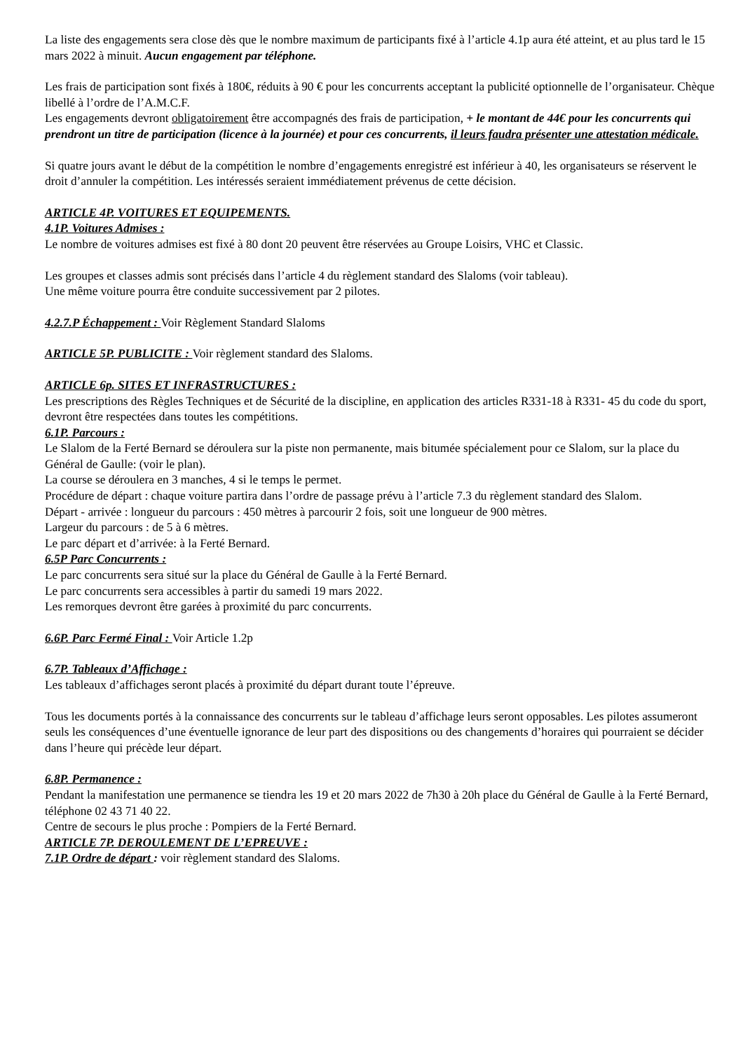La liste des engagements sera close dès que le nombre maximum de participants fixé à l’article 4.1p aura été atteint, et au plus tard le 15 mars 2022 à minuit. Aucun engagement par téléphone.
Les frais de participation sont fixés à 180€, réduits à 90 € pour les concurrents acceptant la publicité optionnelle de l’organisateur. Chèque libellé à l’ordre de l’A.M.C.F.
Les engagements devront obligatoirement être accompagnés des frais de participation, + le montant de 44€ pour les concurrents qui prendront un titre de participation (licence à la journée) et pour ces concurrents, il leurs faudra présenter une attestation médicale.
Si quatre jours avant le début de la compétition le nombre d’engagements enregistré est inférieur à 40, les organisateurs se réservent le droit d’annuler la compétition. Les intéressés seraient immédiatement prévenus de cette décision.
ARTICLE 4P. VOITURES ET EQUIPEMENTS.
4.1P. Voitures Admises :
Le nombre de voitures admises est fixé à 80 dont 20 peuvent être réservées au Groupe Loisirs, VHC et Classic.
Les groupes et classes admis sont précisés dans l’article 4 du règlement standard des Slaloms (voir tableau).
Une même voiture pourra être conduite successivement par 2 pilotes.
4.2.7.P Échappement : Voir Règlement Standard Slaloms
ARTICLE 5P. PUBLICITE : Voir règlement standard des Slaloms.
ARTICLE 6p. SITES ET INFRASTRUCTURES :
Les prescriptions des Règles Techniques et de Sécurité de la discipline, en application des articles R331-18 à R331- 45 du code du sport, devront être respectées dans toutes les compétitions.
6.1P. Parcours :
Le Slalom de la Ferté Bernard se déroulera sur la piste non permanente, mais bitumée spécialement pour ce Slalom, sur la place du Général de Gaulle: (voir le plan).
La course se déroulera en 3 manches, 4 si le temps le permet.
Procédure de départ : chaque voiture partira dans l’ordre de passage prévu à l’article 7.3 du règlement standard des Slalom.
Départ - arrivée : longueur du parcours : 450 mètres à parcourir 2 fois, soit une longueur de 900 mètres.
Largeur du parcours : de 5 à 6 mètres.
Le parc départ et d’arrivée: à la Ferté Bernard.
6.5P Parc Concurrents :
Le parc concurrents sera situé sur la place du Général de Gaulle à la Ferté Bernard.
Le parc concurrents sera accessibles à partir du samedi 19 mars 2022.
Les remorques devront être garées à proximité du parc concurrents.
6.6P. Parc Fermé Final : Voir Article 1.2p
6.7P. Tableaux d’Affichage :
Les tableaux d’affichages seront placés à proximité du départ durant toute l’épreuve.
Tous les documents portés à la connaissance des concurrents sur le tableau d’affichage leurs seront opposables. Les pilotes assumeront seuls les conséquences d’une éventuelle ignorance de leur part des dispositions ou des changements d’horaires qui pourraient se décider dans l’heure qui précède leur départ.
6.8P. Permanence :
Pendant la manifestation une permanence se tiendra les 19 et 20 mars 2022 de 7h30 à 20h place du Général de Gaulle à la Ferté Bernard, téléphone 02 43 71 40 22.
Centre de secours le plus proche : Pompiers de la Ferté Bernard.
ARTICLE 7P. DEROULEMENT DE L’EPREUVE :
7.1P. Ordre de départ : voir règlement standard des Slaloms.